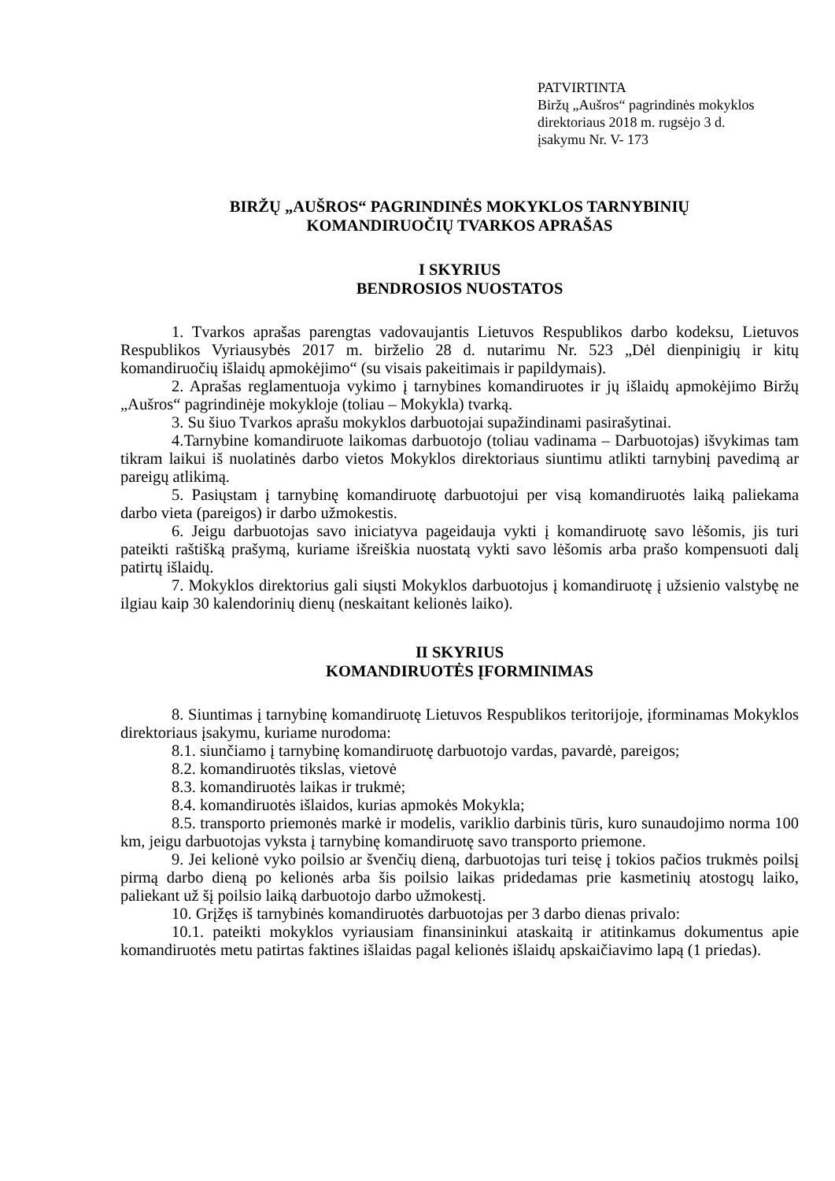PATVIRTINTA
Biržų „Aušros“ pagrindinės mokyklos
direktoriaus 2018 m. rugsėjo 3 d.
įsakymu Nr. V- 173
BIRŽŲ „AUŠROS“ PAGRINDINĖS MOKYKLOS TARNYBINIŲ
KOMANDIRUOČIŲ TVARKOS APRAŠAS
I SKYRIUS
BENDROSIOS NUOSTATOS
1. Tvarkos aprašas parengtas vadovaujantis Lietuvos Respublikos darbo kodeksu, Lietuvos Respublikos Vyriausybės 2017 m. birželio 28 d. nutarimu Nr. 523 „Dėl dienpinigių ir kitų komandiruočių išlaidų apmokėjimo“ (su visais pakeitimais ir papildymais).
2. Aprašas reglamentuoja vykimo į tarnybines komandiruotes ir jų išlaidų apmokėjimo Biržų „Aušros“ pagrindinėje mokykloje (toliau – Mokykla) tvarką.
3. Su šiuo Tvarkos aprašu mokyklos darbuotojai supažindinami pasirašytinai.
4.Tarnybine komandiruote laikomas darbuotojo (toliau vadinama – Darbuotojas) išvykimas tam tikram laikui iš nuolatinės darbo vietos Mokyklos direktoriaus siuntimu atlikti tarnybinį pavedimą ar pareigų atlikimą.
5. Pasiųstam į tarnybinę komandiruotę darbuotojui per visą komandiruotės laiką paliekama darbo vieta (pareigos) ir darbo užmokestis.
6. Jeigu darbuotojas savo iniciatyva pageidauja vykti į komandiruotę savo lėšomis, jis turi pateikti raštišką prašymą, kuriame išreiškia nuostatą vykti savo lėšomis arba prašo kompensuoti dalį patirtų išlaidų.
7. Mokyklos direktorius gali siųsti Mokyklos darbuotojus į komandiruotę į užsienio valstybę ne ilgiau kaip 30 kalendorinių dienų (neskaitant kelionės laiko).
II SKYRIUS
KOMANDIRUOTĖS ĮFORMINIMAS
8. Siuntimas į tarnybinę komandiruotę Lietuvos Respublikos teritorijoje, įforminamas Mokyklos direktoriaus įsakymu, kuriame nurodoma:
8.1. siunčiamo į tarnybinę komandiruotę darbuotojo vardas, pavardė, pareigos;
8.2. komandiruotės tikslas, vietovė
8.3. komandiruotės laikas ir trukmė;
8.4. komandiruotės išlaidos, kurias apmokės Mokykla;
8.5. transporto priemonės markė ir modelis, variklio darbinis tūris, kuro sunaudojimo norma 100 km, jeigu darbuotojas vyksta į tarnybinę komandiruotę savo transporto priemone.
9. Jei kelionė vyko poilsio ar švenčių dieną, darbuotojas turi teisę į tokios pačios trukmės poilsį pirmą darbo dieną po kelionės arba šis poilsio laikas pridedamas prie kasmetinių atostogų laiko, paliekant už šį poilsio laiką darbuotojo darbo užmokestį.
10. Grįžęs iš tarnybinės komandiruotės darbuotojas per 3 darbo dienas privalo:
10.1. pateikti mokyklos vyriausiam finansininkui ataskaitą ir atitinkamus dokumentus apie komandiruotės metu patirtas faktines išlaidas pagal kelionės išlaidų apskaičiavimo lapą (1 priedas).